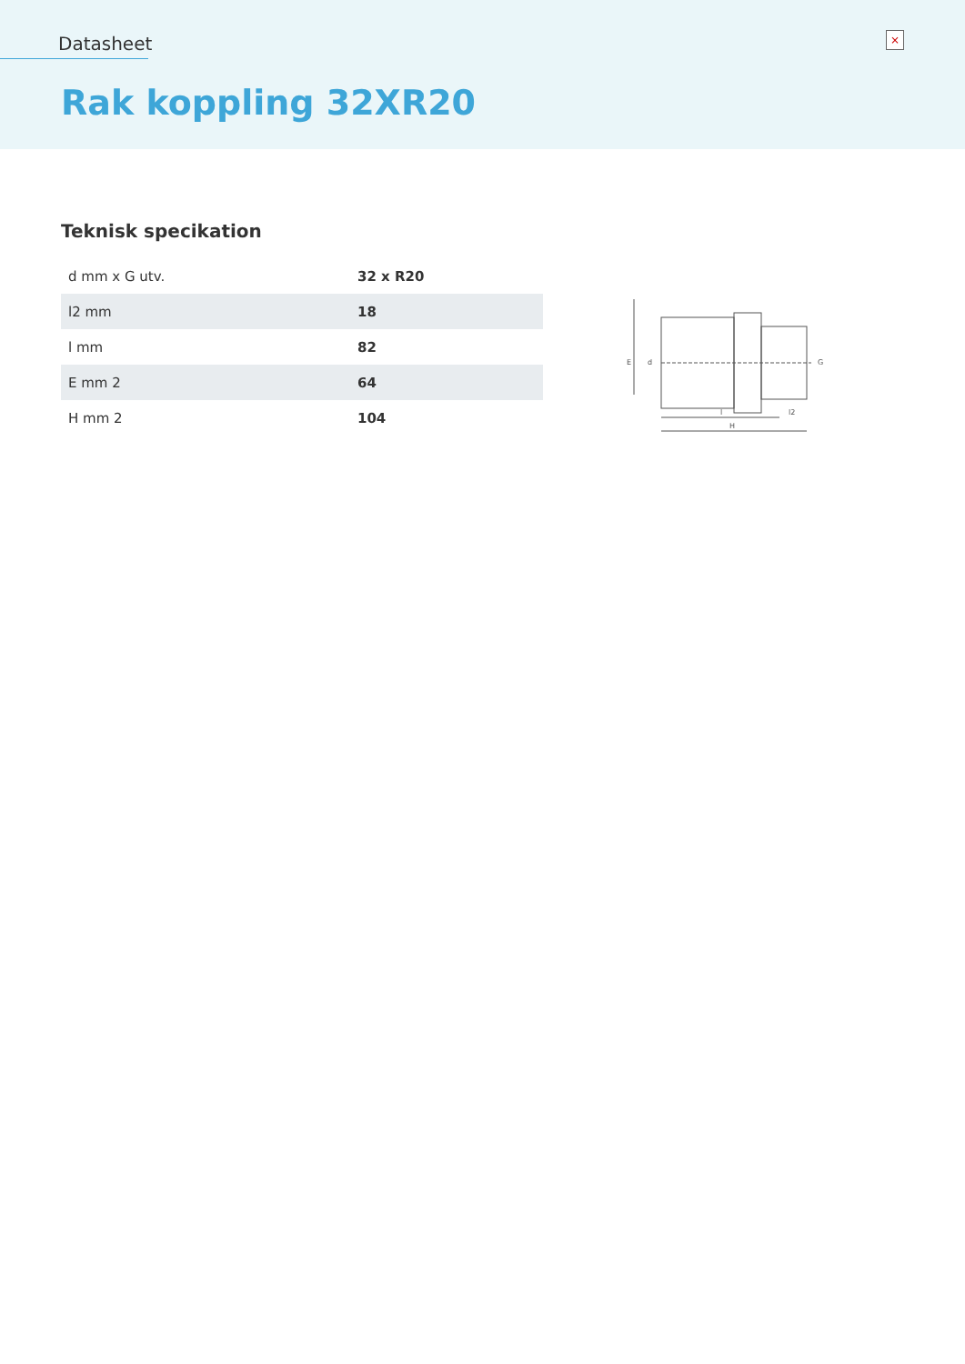Datasheet
×
Rak koppling 32XR20
Teknisk specikation
| d mm x G utv. | 32 x R20 |
| l2 mm | 18 |
| l mm | 82 |
| E mm 2 | 64 |
| H mm 2 | 104 |
E
d
G
l
l2
H